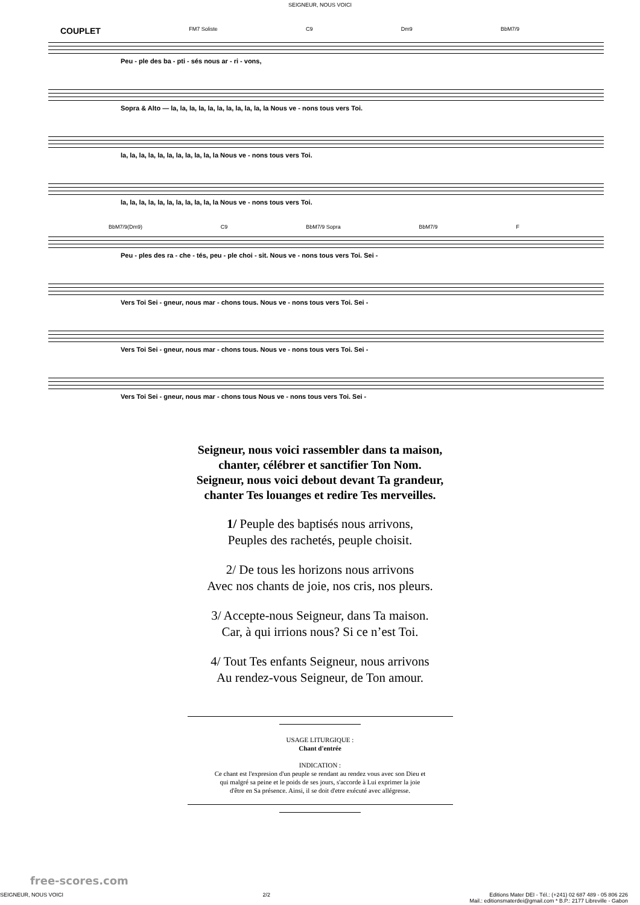SEIGNEUR, NOUS VOICI
COUPLET FM7 Soliste C9 Dm9 BbM7/9
Peu - ple des ba - pti - sés nous ar - ri - vons,
Sopra & Alto — la, la, la, la, la, la, la, la, la, la, la Nous ve - nons tous vers Toi.
la, la, la, la, la, la, la, la, la, la, la Nous ve - nons tous vers Toi.
la, la, la, la, la, la, la, la, la, la, la Nous ve - nons tous vers Toi.
BbM7/9(Dm9) C9 BbM7/9 Sopra BbM7/9 F
Peu - ples des ra - che - tés, peu - ple choi - sit. Nous ve - nons tous vers Toi. Sei -
Vers Toi Sei - gneur, nous mar - chons tous. Nous ve - nons tous vers Toi. Sei -
Vers Toi Sei - gneur, nous mar - chons tous. Nous ve - nons tous vers Toi. Sei -
Vers Toi Sei - gneur, nous mar - chons tous Nous ve - nons tous vers Toi. Sei -
Seigneur, nous voici rassembler dans ta maison,
chanter, célébrer et sanctifier Ton Nom.
Seigneur, nous voici debout devant Ta grandeur,
chanter Tes louanges et redire Tes merveilles.
1/ Peuple des baptisés nous arrivons,
Peuples des rachetés, peuple choisit.
2/ De tous les horizons nous arrivons
Avec nos chants de joie, nos cris, nos pleurs.
3/ Accepte-nous Seigneur, dans Ta maison.
Car, à qui irrions nous? Si ce n’est Toi.
4/ Tout Tes enfants Seigneur, nous arrivons
Au rendez-vous Seigneur, de Ton amour.
USAGE LITURGIQUE :
Chant d'entrée
INDICATION :
Ce chant est l'expresion d'un peuple se rendant au rendez vous avec son Dieu et
qui malgré sa peine et le poids de ses jours, s'accorde à Lui exprimer la joie
d'être en Sa présence. Ainsi, il se doit d'etre exécuté avec allégresse.
free-scores.com
SEIGNEUR, NOUS VOICI 2/2 Editions Mater DEI - Tél.: (+241) 02 687 489 - 05 806 226
Mail.: editionsmaterdei@gmail.com * B.P.: 2177 Libreville - Gabon